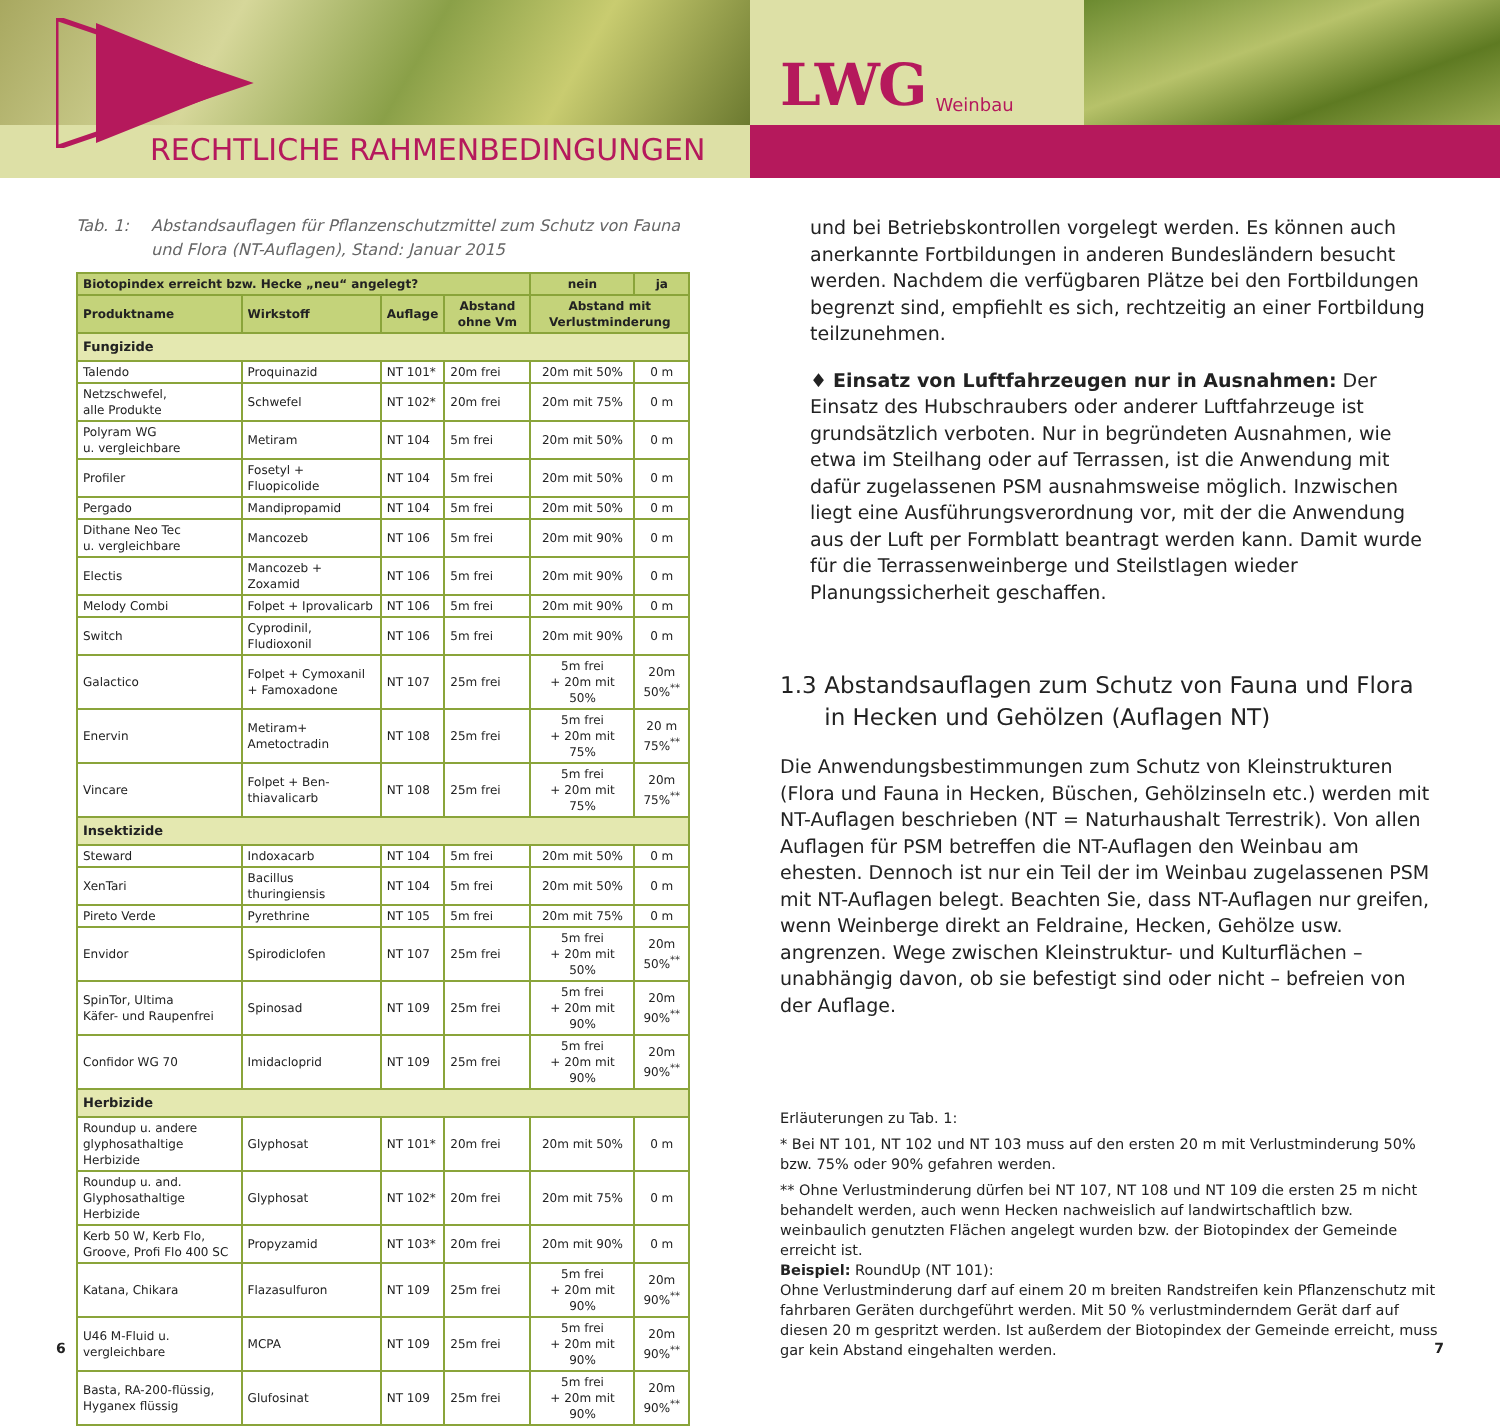RECHTLICHE RAHMENBEDINGUNGEN
LWG Weinbau
Tab. 1: Abstandsauflagen für Pflanzenschutzmittel zum Schutz von Fauna
und Flora (NT-Auflagen), Stand: Januar 2015
| Biotopindex erreicht bzw. Hecke „neu“ angelegt? | | | | nein | ja |
| --- | --- | --- | --- | --- | --- |
| Produktname | Wirkstoff | Auflage | Abstand ohne Vm | Abstand mit Verlustminderung | |
| Fungizide | | | | | |
| Talendo | Proquinazid | NT 101* | 20m frei | 20m mit 50% | 0 m |
| Netzschwefel, alle Produkte | Schwefel | NT 102* | 20m frei | 20m mit 75% | 0 m |
| Polyram WG u. vergleichbare | Metiram | NT 104 | 5m frei | 20m mit 50% | 0 m |
| Profiler | Fosetyl + Fluopicolide | NT 104 | 5m frei | 20m mit 50% | 0 m |
| Pergado | Mandipropamid | NT 104 | 5m frei | 20m mit 50% | 0 m |
| Dithane Neo Tec u. vergleichbare | Mancozeb | NT 106 | 5m frei | 20m mit 90% | 0 m |
| Electis | Mancozeb + Zoxamid | NT 106 | 5m frei | 20m mit 90% | 0 m |
| Melody Combi | Folpet + Iprovalicarb | NT 106 | 5m frei | 20m mit 90% | 0 m |
| Switch | Cyprodinil, Fludioxonil | NT 106 | 5m frei | 20m mit 90% | 0 m |
| Galactico | Folpet + Cymoxanil + Famoxadone | NT 107 | 25m frei | 5m frei + 20m mit 50% | 20m 50%<sup>**</sup> |
| Enervin | Metiram+ Ametoctradin | NT 108 | 25m frei | 5m frei + 20m mit 75% | 20 m 75%<sup>**</sup> |
| Vincare | Folpet + Ben- thiavalicarb | NT 108 | 25m frei | 5m frei + 20m mit 75% | 20m 75%<sup>**</sup> |
| Insektizide | | | | | |
| Steward | Indoxacarb | NT 104 | 5m frei | 20m mit 50% | 0 m |
| XenTari | Bacillus thuringiensis | NT 104 | 5m frei | 20m mit 50% | 0 m |
| Pireto Verde | Pyrethrine | NT 105 | 5m frei | 20m mit 75% | 0 m |
| Envidor | Spirodiclofen | NT 107 | 25m frei | 5m frei + 20m mit 50% | 20m 50%<sup>**</sup> |
| SpinTor, Ultima Käfer- und Raupenfrei | Spinosad | NT 109 | 25m frei | 5m frei + 20m mit 90% | 20m 90%<sup>**</sup> |
| Confidor WG 70 | Imidacloprid | NT 109 | 25m frei | 5m frei + 20m mit 90% | 20m 90%<sup>**</sup> |
| Herbizide | | | | | |
| Roundup u. andere glyphosathaltige Herbizide | Glyphosat | NT 101* | 20m frei | 20m mit 50% | 0 m |
| Roundup u. and. Glyphosathaltige Herbizide | Glyphosat | NT 102* | 20m frei | 20m mit 75% | 0 m |
| Kerb 50 W, Kerb Flo, Groove, Profi Flo 400 SC | Propyzamid | NT 103* | 20m frei | 20m mit 90% | 0 m |
| Katana, Chikara | Flazasulfuron | NT 109 | 25m frei | 5m frei + 20m mit 90% | 20m 90%<sup>**</sup> |
| U46 M-Fluid u. vergleichbare | MCPA | NT 109 | 25m frei | 5m frei + 20m mit 90% | 20m 90%<sup>**</sup> |
| Basta, RA-200-flüssig, Hyganex flüssig | Glufosinat | NT 109 | 25m frei | 5m frei + 20m mit 90% | 20m 90%<sup>**</sup> |
und bei Betriebskontrollen vorgelegt werden. Es können auch anerkannte Fortbildungen in anderen Bundesländern besucht werden. Nachdem die verfügbaren Plätze bei den Fortbildungen begrenzt sind, empfiehlt es sich, rechtzeitig an einer Fortbildung teilzunehmen.
♦ Einsatz von Luftfahrzeugen nur in Ausnahmen: Der Einsatz des Hubschraubers oder anderer Luftfahrzeuge ist grundsätzlich verboten. Nur in begründeten Ausnahmen, wie etwa im Steilhang oder auf Terrassen, ist die Anwendung mit dafür zugelassenen PSM ausnahmsweise möglich. Inzwischen liegt eine Ausführungsverordnung vor, mit der die Anwendung aus der Luft per Formblatt beantragt werden kann. Damit wurde für die Terrassenweinberge und Steilstlagen wieder Planungssicherheit geschaffen.
1.3 Abstandsauflagen zum Schutz von Fauna und Flora in Hecken und Gehölzen (Auflagen NT)
Die Anwendungsbestimmungen zum Schutz von Kleinstrukturen (Flora und Fauna in Hecken, Büschen, Gehölzinseln etc.) werden mit NT-Auflagen beschrieben (NT = Naturhaushalt Terrestrik). Von allen Auflagen für PSM betreffen die NT-Auflagen den Weinbau am ehesten. Dennoch ist nur ein Teil der im Weinbau zugelassenen PSM mit NT-Auflagen belegt. Beachten Sie, dass NT-Auflagen nur greifen, wenn Weinberge direkt an Feldraine, Hecken, Gehölze usw. angrenzen. Wege zwischen Kleinstruktur- und Kulturflächen – unabhängig davon, ob sie befestigt sind oder nicht – befreien von der Auflage.
Erläuterungen zu Tab. 1:
* Bei NT 101, NT 102 und NT 103 muss auf den ersten 20 m mit Verlustminderung 50% bzw. 75% oder 90% gefahren werden.
** Ohne Verlustminderung dürfen bei NT 107, NT 108 und NT 109 die ersten 25 m nicht behandelt werden, auch wenn Hecken nachweislich auf landwirtschaftlich bzw. weinbaulich genutzten Flächen angelegt wurden bzw. der Biotopindex der Gemeinde erreicht ist.
Beispiel: RoundUp (NT 101):
Ohne Verlustminderung darf auf einem 20 m breiten Randstreifen kein Pflanzenschutz mit fahrbaren Geräten durchgeführt werden. Mit 50 % verlustminderndem Gerät darf auf diesen 20 m gespritzt werden. Ist außerdem der Biotopindex der Gemeinde erreicht, muss gar kein Abstand eingehalten werden.
6 7